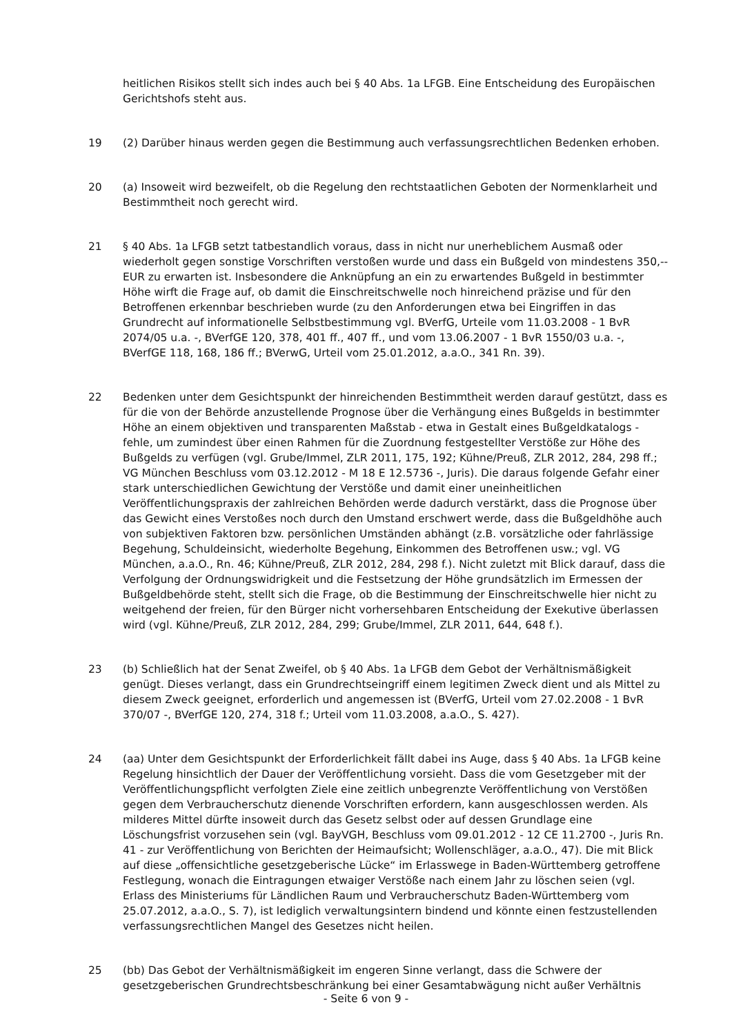heitlichen Risikos stellt sich indes auch bei § 40 Abs. 1a LFGB. Eine Entscheidung des Europäischen Gerichtshofs steht aus.
19 (2) Darüber hinaus werden gegen die Bestimmung auch verfassungsrechtlichen Bedenken erhoben.
20 (a) Insoweit wird bezweifelt, ob die Regelung den rechtstaatlichen Geboten der Normenklarheit und Bestimmtheit noch gerecht wird.
21 § 40 Abs. 1a LFGB setzt tatbestandlich voraus, dass in nicht nur unerheblichem Ausmaß oder wiederholt gegen sonstige Vorschriften verstoßen wurde und dass ein Bußgeld von mindestens 350,-- EUR zu erwarten ist. Insbesondere die Anknüpfung an ein zu erwartendes Bußgeld in bestimmter Höhe wirft die Frage auf, ob damit die Einschreitschwelle noch hinreichend präzise und für den Betroffenen erkennbar beschrieben wurde (zu den Anforderungen etwa bei Eingriffen in das Grundrecht auf informationelle Selbstbestimmung vgl. BVerfG, Urteile vom 11.03.2008 - 1 BvR 2074/05 u.a. -, BVerfGE 120, 378, 401 ff., 407 ff., und vom 13.06.2007 - 1 BvR 1550/03 u.a. -, BVerfGE 118, 168, 186 ff.; BVerwG, Urteil vom 25.01.2012, a.a.O., 341 Rn. 39).
22 Bedenken unter dem Gesichtspunkt der hinreichenden Bestimmtheit werden darauf gestützt, dass es für die von der Behörde anzustellende Prognose über die Verhängung eines Bußgelds in bestimmter Höhe an einem objektiven und transparenten Maßstab - etwa in Gestalt eines Bußgeldkatalogs - fehle, um zumindest über einen Rahmen für die Zuordnung festgestellter Verstöße zur Höhe des Bußgelds zu verfügen (vgl. Grube/Immel, ZLR 2011, 175, 192; Kühne/Preuß, ZLR 2012, 284, 298 ff.; VG München Beschluss vom 03.12.2012 - M 18 E 12.5736 -, Juris). Die daraus folgende Gefahr einer stark unterschiedlichen Gewichtung der Verstöße und damit einer uneinheitlichen Veröffentlichungspraxis der zahlreichen Behörden werde dadurch verstärkt, dass die Prognose über das Gewicht eines Verstoßes noch durch den Umstand erschwert werde, dass die Bußgeldhöhe auch von subjektiven Faktoren bzw. persönlichen Umständen abhängt (z.B. vorsätzliche oder fahrlässige Begehung, Schuldeinsicht, wiederholte Begehung, Einkommen des Betroffenen usw.; vgl. VG München, a.a.O., Rn. 46; Kühne/Preuß, ZLR 2012, 284, 298 f.). Nicht zuletzt mit Blick darauf, dass die Verfolgung der Ordnungswidrigkeit und die Festsetzung der Höhe grundsätzlich im Ermessen der Bußgeldbehörde steht, stellt sich die Frage, ob die Bestimmung der Einschreitschwelle hier nicht zu weitgehend der freien, für den Bürger nicht vorhersehbaren Entscheidung der Exekutive überlassen wird (vgl. Kühne/Preuß, ZLR 2012, 284, 299; Grube/Immel, ZLR 2011, 644, 648 f.).
23 (b) Schließlich hat der Senat Zweifel, ob § 40 Abs. 1a LFGB dem Gebot der Verhältnismäßigkeit genügt. Dieses verlangt, dass ein Grundrechtseingriff einem legitimen Zweck dient und als Mittel zu diesem Zweck geeignet, erforderlich und angemessen ist (BVerfG, Urteil vom 27.02.2008 - 1 BvR 370/07 -, BVerfGE 120, 274, 318 f.; Urteil vom 11.03.2008, a.a.O., S. 427).
24 (aa) Unter dem Gesichtspunkt der Erforderlichkeit fällt dabei ins Auge, dass § 40 Abs. 1a LFGB keine Regelung hinsichtlich der Dauer der Veröffentlichung vorsieht. Dass die vom Gesetzgeber mit der Veröffentlichungspflicht verfolgten Ziele eine zeitlich unbegrenzte Veröffentlichung von Verstößen gegen dem Verbraucherschutz dienende Vorschriften erfordern, kann ausgeschlossen werden. Als milderes Mittel dürfte insoweit durch das Gesetz selbst oder auf dessen Grundlage eine Löschungsfrist vorzusehen sein (vgl. BayVGH, Beschluss vom 09.01.2012 - 12 CE 11.2700 -, Juris Rn. 41 - zur Veröffentlichung von Berichten der Heimaufsicht; Wollenschläger, a.a.O., 47). Die mit Blick auf diese „offensichtliche gesetzgeberische Lücke“ im Erlasswege in Baden-Württemberg getroffene Festlegung, wonach die Eintragungen etwaiger Verstöße nach einem Jahr zu löschen seien (vgl. Erlass des Ministeriums für Ländlichen Raum und Verbraucherschutz Baden-Württemberg vom 25.07.2012, a.a.O., S. 7), ist lediglich verwaltungsintern bindend und könnte einen festzustellenden verfassungsrechtlichen Mangel des Gesetzes nicht heilen.
25 (bb) Das Gebot der Verhältnismäßigkeit im engeren Sinne verlangt, dass die Schwere der gesetzgeberischen Grundrechtsbeschränkung bei einer Gesamtabwägung nicht außer Verhältnis
- Seite 6 von 9 -